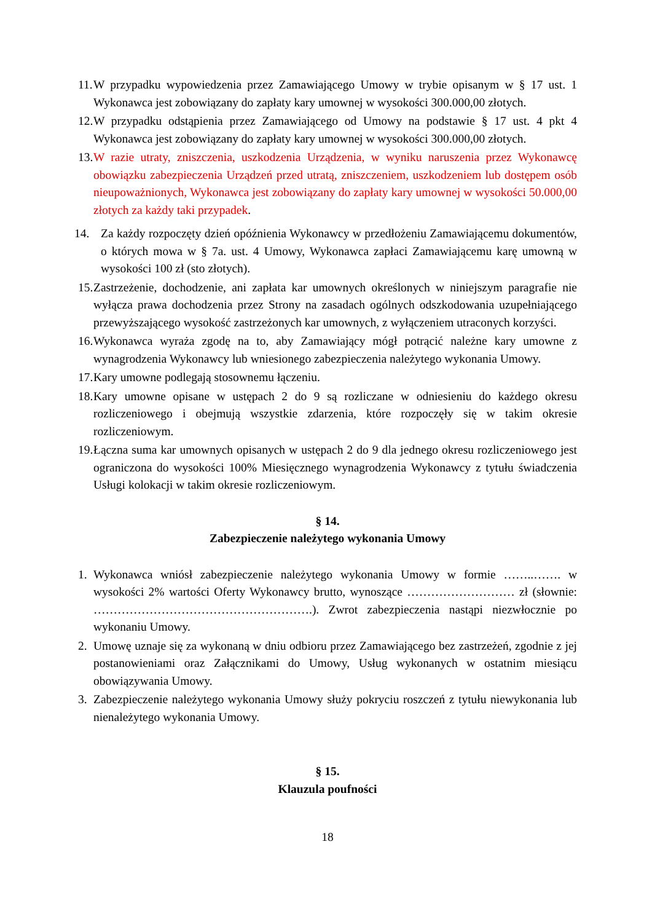11.
W przypadku wypowiedzenia przez Zamawiającego Umowy w trybie opisanym w § 17 ust. 1 Wykonawca jest zobowiązany do zapłaty kary umownej w wysokości 300.000,00 złotych.
12.
W przypadku odstąpienia przez Zamawiającego od Umowy na podstawie § 17 ust. 4 pkt 4 Wykonawca jest zobowiązany do zapłaty kary umownej w wysokości 300.000,00 złotych.
13.
W razie utraty, zniszczenia, uszkodzenia Urządzenia, w wyniku naruszenia przez Wykonawcę obowiązku zabezpieczenia Urządzeń przed utratą, zniszczeniem, uszkodzeniem lub dostępem osób nieupoważnionych, Wykonawca jest zobowiązany do zapłaty kary umownej w wysokości 50.000,00 złotych za każdy taki przypadek.
14. Za każdy rozpoczęty dzień opóźnienia Wykonawcy w przedłożeniu Zamawiającemu dokumentów, o których mowa w § 7a. ust. 4 Umowy, Wykonawca zapłaci Zamawiającemu karę umowną w wysokości 100 zł (sto złotych).
15.
Zastrzeżenie, dochodzenie, ani zapłata kar umownych określonych w niniejszym paragrafie nie wyłącza prawa dochodzenia przez Strony na zasadach ogólnych odszkodowania uzupełniającego przewyższającego wysokość zastrzeżonych kar umownych, z wyłączeniem utraconych korzyści.
16.
Wykonawca wyraża zgodę na to, aby Zamawiający mógł potrącić należne kary umowne z wynagrodzenia Wykonawcy lub wniesionego zabezpieczenia należytego wykonania Umowy.
17.
Kary umowne podlegają stosownemu łączeniu.
18.
Kary umowne opisane w ustępach 2 do 9 są rozliczane w odniesieniu do każdego okresu rozliczeniowego i obejmują wszystkie zdarzenia, które rozpoczęły się w takim okresie rozliczeniowym.
19.
Łączna suma kar umownych opisanych w ustępach 2 do 9 dla jednego okresu rozliczeniowego jest ograniczona do wysokości 100% Miesięcznego wynagrodzenia Wykonawcy z tytułu świadczenia Usługi kolokacji w takim okresie rozliczeniowym.
§ 14.
Zabezpieczenie należytego wykonania Umowy
1. Wykonawca wniósł zabezpieczenie należytego wykonania Umowy w formie ……..……. w wysokości 2% wartości Oferty Wykonawcy brutto, wynoszące ……………………… zł (słownie: ……………………………………………….). Zwrot zabezpieczenia nastąpi niezwłocznie po wykonaniu Umowy.
2. Umowę uznaje się za wykonaną w dniu odbioru przez Zamawiającego bez zastrzeżeń, zgodnie z jej postanowieniami oraz Załącznikami do Umowy, Usług wykonanych w ostatnim miesiącu obowiązywania Umowy.
3. Zabezpieczenie należytego wykonania Umowy służy pokryciu roszczeń z tytułu niewykonania lub nienależytego wykonania Umowy.
§ 15.
Klauzula poufności
18